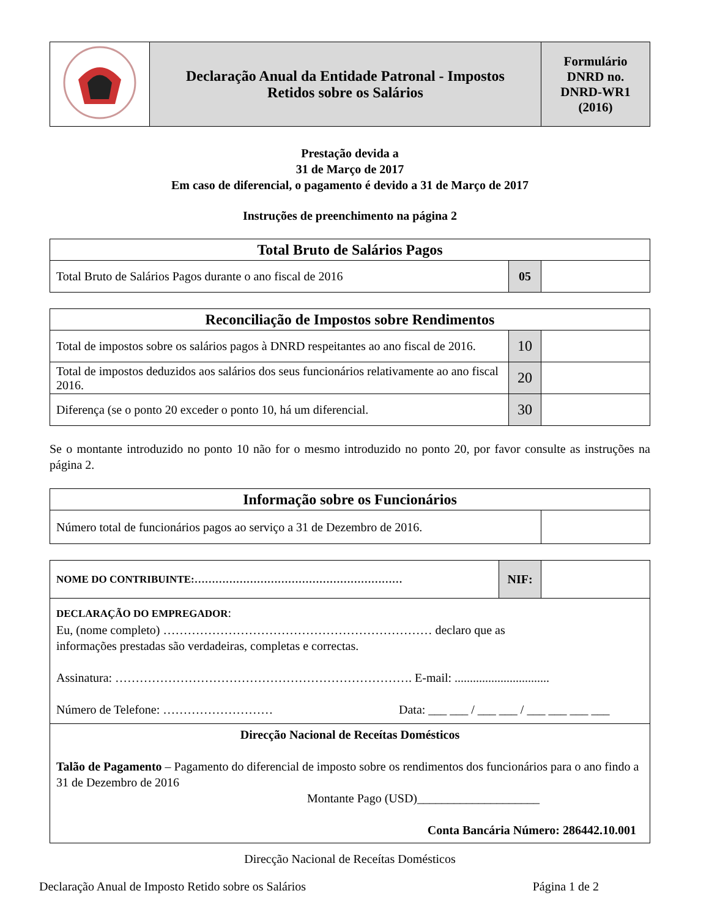| | Declaração Anual da Entidade Patronal - Impostos Retidos sobre os Salários | Formulário DNRD no. DNRD-WR1 (2016) |
Prestação devida a
31 de Março de 2017
Em caso de diferencial, o pagamento é devido a 31 de Março de 2017
Instruções de preenchimento na página 2
| Total Bruto de Salários Pagos | | |
| Total Bruto de Salários Pagos durante o ano fiscal de 2016 | 05 | |
| Reconciliação de Impostos sobre Rendimentos | | |
| Total de impostos sobre os salários pagos à DNRD respeitantes ao ano fiscal de 2016. | 10 | |
| Total de impostos deduzidos aos salários dos seus funcionários relativamente ao ano fiscal 2016. | 20 | |
| Diferença (se o ponto 20 exceder o ponto 10, há um diferencial. | 30 | |
Se o montante introduzido no ponto 10 não for o mesmo introduzido no ponto 20, por favor consulte as instruções na página 2.
| Informação sobre os Funcionários | |
| Número total de funcionários pagos ao serviço a 31 de Dezembro de 2016. | |
| NOME DO CONTRIBUINTE:…………………………………………………… | NIF: | |
| DECLARAÇÃO DO EMPREGADOR : Eu, (nome completo) ………………………………………………………… declaro que as informações prestadas são verdadeiras, completas e correctas. Assinatura: ………………………………………………………………. E-mail: ............................... Número de Telefone: ……………………… Data: ___ ___ / ___ ___ / ___ ___ ___ ___ | | |
| Direcção Nacional de Receítas Domésticos Talão de Pagamento – Pagamento do diferencial de imposto sobre os rendimentos dos funcionários para o ano findo a 31 de Dezembro de 2016 Montante Pago (USD)____________________ Conta Bancária Número: 286442.10.001 | | |
Direcção Nacional de Receítas Domésticos
Declaração Anual de Imposto Retido sobre os Salários Página 1 de 2